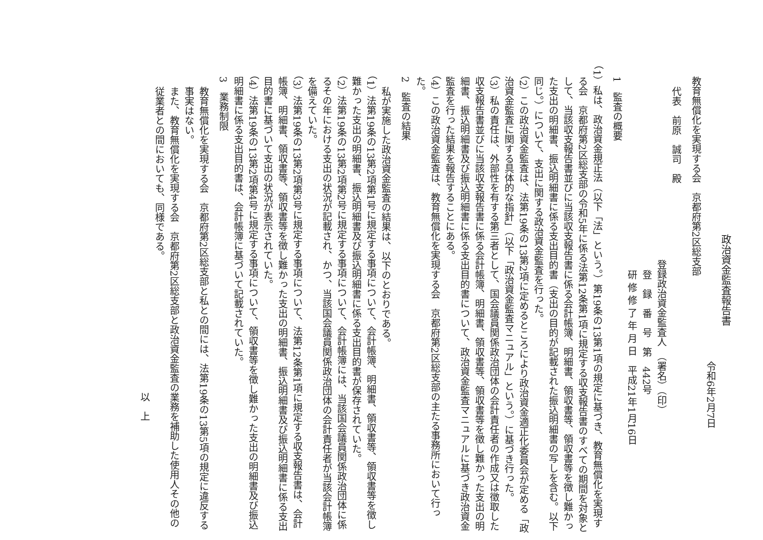政治資金監査報告書
令和6年2月7日
教育無償化を実現する会　京都府第2区総支部
代表　前原　誠司　殿
登録政治資金監査人　（署名）（印）
登　録　番　号　第　442号
研 修 修 了 年 月 日　平成21年1月16日
1　監査の概要
（1）私は、政治資金規正法（以下「法」という。）第19条の13第1項の規定に基づき、教育無償化を実現する会　京都府第2区総支部の令和5年に係る法第12条第1項に規定する収支報告書のすべての期間を対象として、当該収支報告書並びに当該収支報告書に係る会計帳簿、明細書、領収書等、領収書等を徴し難かった支出の明細書、振込明細書に係る支出目的書（支出の目的が記載された振込明細書の写しを含む。以下同じ。）について、支出に関する政治資金監査を行った。
（2）この政治資金監査は、法第19条の13第2項に定めるところにより政治資金適正化委員会が定める「政治資金監査に関する具体的な指針」（以下「政治資金監査マニュアル」という。）に基づき行った。
（3）私の責任は、外部性を有する第三者として、国会議員関係政治団体の会計責任者の作成又は徴取した収支報告書並びに当該収支報告書に係る会計帳簿、明細書、領収書等、領収書等を徴し難かった支出の明細書、振込明細書及び振込明細書に係る支出目的書について、政治資金監査マニュアルに基づき政治資金監査を行った結果を報告することにある。
（4）この政治資金監査は、教育無償化を実現する会　京都府第2区総支部の主たる事務所において行った。
2　監査の結果
私が実施した政治資金監査の結果は、以下のとおりである。
（1）法第19条の13第2項第1号に規定する事項について、会計帳簿、明細書、領収書等、領収書等を徴し難かった支出の明細書、振込明細書及び振込明細書に係る支出目的書が保存されていた。
（2）法第19条の13第2項第2号に規定する事項について、会計帳簿には、当該国会議員関係政治団体に係るその年における支出の状況が記載され、かつ、当該国会議員関係政治団体の会計責任者が当該会計帳簿を備えていた。
（3）法第19条の13第2項第3号に規定する事項について、法第12条第1項に規定する収支報告書は、会計帳簿、明細書、領収書等、領収書等を徴し難かった支出の明細書、振込明細書及び振込明細書に係る支出目的書に基づいて支出の状況が表示されていた。
（4）法第19条の13第2項第4号に規定する事項について、領収書等を徴し難かった支出の明細書及び振込明細書に係る支出目的書は、会計帳簿に基づいて記載されていた。
3　業務制限
教育無償化を実現する会　京都府第2区総支部と私との間には、法第19条の13第5項の規定に違反する事実はない。
また、教育無償化を実現する会　京都府第2区総支部と政治資金監査の業務を補助した使用人その他の従業者との間においても、同様である。
以　上